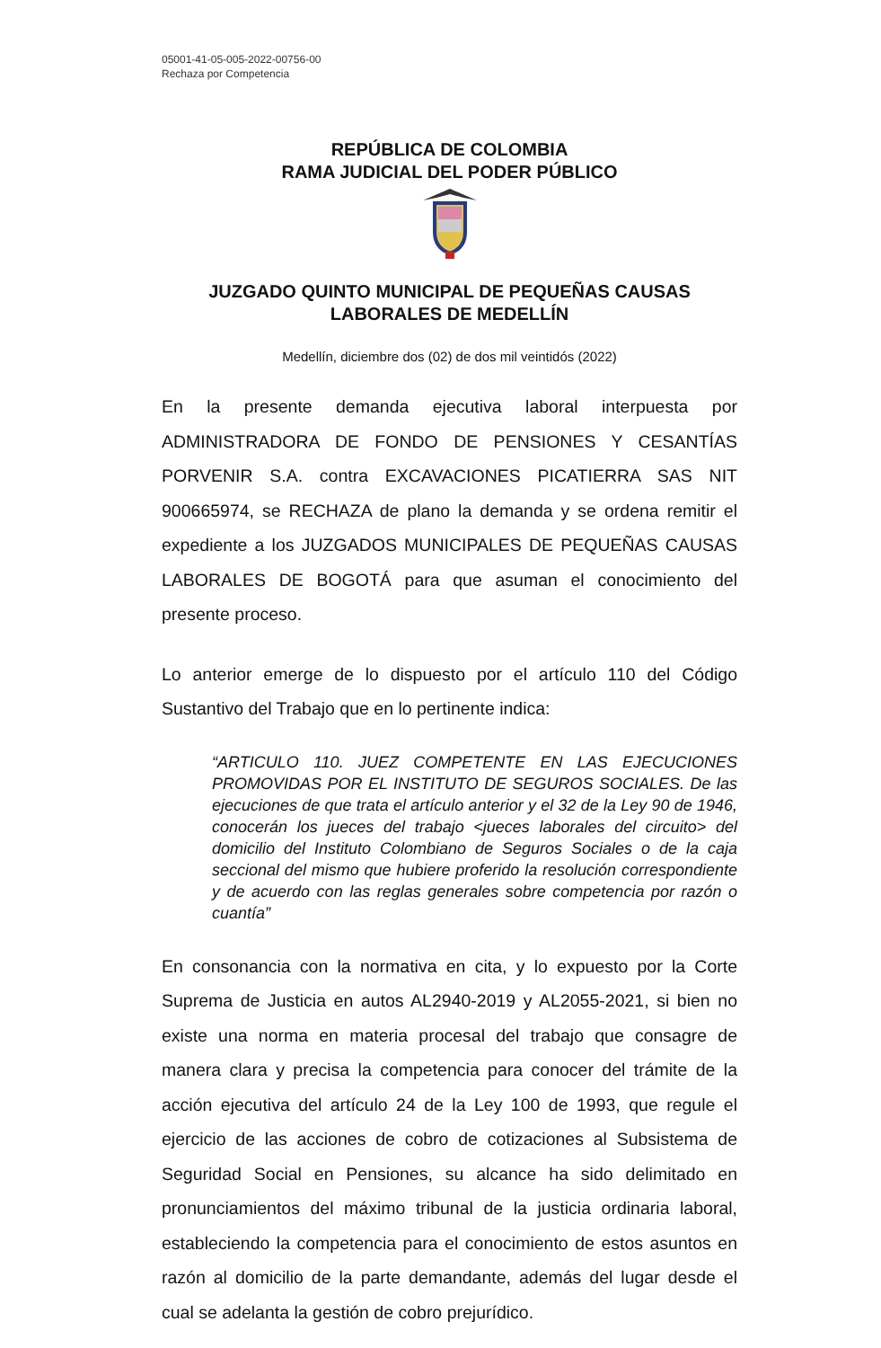05001-41-05-005-2022-00756-00
Rechaza por Competencia
REPÚBLICA DE COLOMBIA
RAMA JUDICIAL DEL PODER PÚBLICO
JUZGADO QUINTO MUNICIPAL DE PEQUEÑAS CAUSAS
LABORALES DE MEDELLÍN
Medellín, diciembre dos (02) de dos mil veintidós (2022)
En la presente demanda ejecutiva laboral interpuesta por ADMINISTRADORA DE FONDO DE PENSIONES Y CESANTÍAS PORVENIR S.A. contra EXCAVACIONES PICATIERRA SAS NIT 900665974, se RECHAZA de plano la demanda y se ordena remitir el expediente a los JUZGADOS MUNICIPALES DE PEQUEÑAS CAUSAS LABORALES DE BOGOTÁ para que asuman el conocimiento del presente proceso.
Lo anterior emerge de lo dispuesto por el artículo 110 del Código Sustantivo del Trabajo que en lo pertinente indica:
“ARTICULO 110. JUEZ COMPETENTE EN LAS EJECUCIONES PROMOVIDAS POR EL INSTITUTO DE SEGUROS SOCIALES. De las ejecuciones de que trata el artículo anterior y el 32 de la Ley 90 de 1946, conocerán los jueces del trabajo <jueces laborales del circuito> del domicilio del Instituto Colombiano de Seguros Sociales o de la caja seccional del mismo que hubiere proferido la resolución correspondiente y de acuerdo con las reglas generales sobre competencia por razón o cuantía”
En consonancia con la normativa en cita, y lo expuesto por la Corte Suprema de Justicia en autos AL2940-2019 y AL2055-2021, si bien no existe una norma en materia procesal del trabajo que consagre de manera clara y precisa la competencia para conocer del trámite de la acción ejecutiva del artículo 24 de la Ley 100 de 1993, que regule el ejercicio de las acciones de cobro de cotizaciones al Subsistema de Seguridad Social en Pensiones, su alcance ha sido delimitado en pronunciamientos del máximo tribunal de la justicia ordinaria laboral, estableciendo la competencia para el conocimiento de estos asuntos en razón al domicilio de la parte demandante, además del lugar desde el cual se adelanta la gestión de cobro prejurídico.